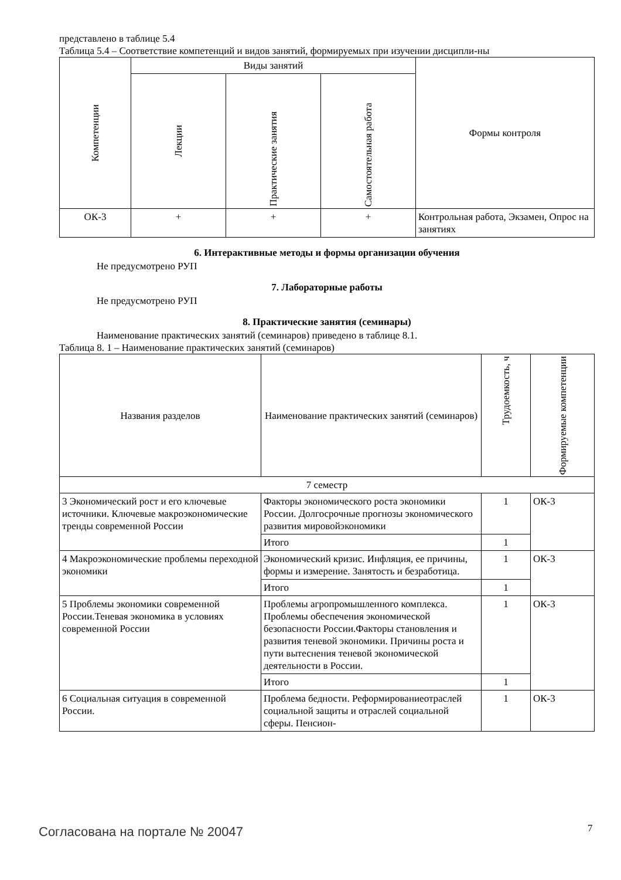представлено в таблице 5.4
Таблица 5.4 – Соответствие компетенций и видов занятий, формируемых при изучении дисципли-ны
| Компетенции | Виды занятий | | | Формы контроля |
| --- | --- | --- | --- | --- |
| | Лекции | Практические занятия | Самостоятельная работа | |
| ОК-3 | + | + | + | Контрольная работа, Экзамен, Опрос на занятиях |
6. Интерактивные методы и формы организации обучения
Не предусмотрено РУП
7. Лабораторные работы
Не предусмотрено РУП
8. Практические занятия (семинары)
Наименование практических занятий (семинаров) приведено в таблице 8.1.
Таблица 8. 1 – Наименование практических занятий (семинаров)
| Названия разделов | Наименование практических занятий (семинаров) | Трудоемкость, ч | Формируемые компетенции |
| --- | --- | --- | --- |
| 7 семестр | | | |
| 3 Экономический рост и его ключевые источники. Ключевые макроэкономические тренды современной России | Факторы экономического роста экономики России. Долгосрочные прогнозы экономического развития мировойэкономики | 1 | ОК-3 |
| | Итого | 1 | |
| 4 Макроэкономические проблемы переходной экономики | Экономический кризис. Инфляция, ее причины, формы и измерение. Занятость и безработица. | 1 | ОК-3 |
| | Итого | 1 | |
| 5 Проблемы экономики современной России.Теневая экономика в условиях современной России | Проблемы агропромышленного комплекса. Проблемы обеспечения экономической безопасности России.Факторы становления и развития теневой экономики. Причины роста и пути вытеснения теневой экономической деятельности в России. | 1 | ОК-3 |
| | Итого | 1 | |
| 6 Социальная ситуация в современной России. | Проблема бедности. Реформированиеотраслей социальной защиты и отраслей социальной сферы. Пенсион- | 1 | ОК-3 |
Согласована на портале № 20047 7